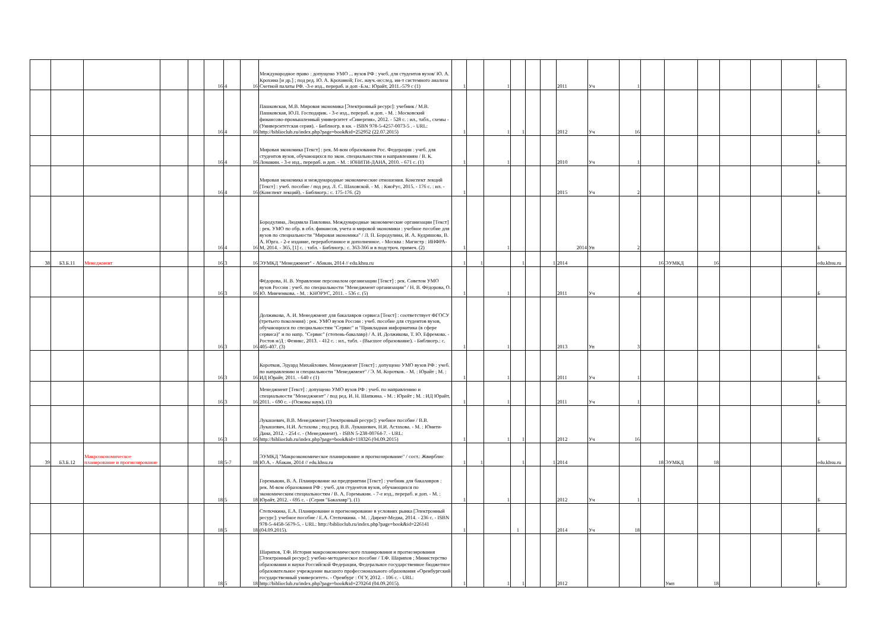| | | | | | 16 | 4 | 16 | Международное право : допущено УМО ... вузов РФ : учеб. для студентов вузов/ Ю. А. Крохина [и др.] ; под ред. Ю. А. Крохиной; Гос. науч.-исслед. ин-т системного анализа Счетной палаты РФ. -3-е изд., перераб. и доп -Б.м.: Юрайт, 2011.-579 с (1) | 1 | | 1 | | | | 2011 | Уч | 1 | | | | | | | Б |
| | | | | | 16 | 4 | 16 | Пашковская, М.В. Мировая экономика [Электронный ресурс]: учебник / М.В. Пашковская, Ю.П. Господарик. - 3-е изд., перераб. и доп. - М. : Московский финансово-промышленный университет «Синергия», 2012. - 528 с. : ил., табл., схемы - (Университетская серия). - Библиогр. в кн. - ISBN 978-5-4257-0073-5 . - URL: http://biblioclub.ru/index.php?page=book&id=252952 (22.07.2015) | 1 | | 1 | 1 | | | 2012 | Уч | 16 | | | | | | | Б |
| | | | | | 16 | 4 | 16 | Мировая экономика [Текст] : рек. М-вом образования Рос. Федерации : учеб. для студентов вузов, обучающихся по экон. специальностям и направлениям / В. К. Ломакин. - 3-е изд., перераб. и доп. - М. : ЮНИТИ-ДАНА, 2010. - 671 с. (1) | 1 | | 1 | | | | 2010 | Уч | 1 | | | | | | | Б |
| | | | | | 16 | 4 | 16 | Мировая экономика и международные экономические отношения. Конспект лекций [Текст] : учеб. пособие / под ред. Л. С. Шаховской. - М. : КноРус, 2015. - 176 с. : ил. - (Конспект лекций). - Библиогр.: с. 175-176. (2) | 1 | | | | | | 2015 | Уч | 2 | | | | | | | Б |
| | | | | | 16 | 4 | 16 | Бородулина, Людмила Павловна. Международные экономические организации [Текст] : рек. УМО по обр. в обл. финансов, учета и мировой экономики : учебное пособие для вузов по специальности "Мировая экономика" / Л. П. Бородулина, И. А. Кудряшова, В. А. Юрга. - 2-е издание, переработанное и дополненное. - Москва : Магистр : ИНФРА-М, 2014. - 365, [1] с. : табл. - Библиогр.: с. 363-366 и в подстроч. примеч. (2) | 1 | | 1 | | | | 2014 | Уп | 2 | | | | | | | Б |
| 38 | Б3.Б.11 | Менеджмент | | | 16 | 3 | 16 | ЭУМКД "Менеджмент" - Абакан, 2014 // edu.khsu.ru | 1 | 1 | | 1 | | 1 | 2014 | | | 16 | ЭУМКД | 16 | | | | edu.khsu.ru |
| | | | | | 16 | 3 | 16 | Фёдорова, Н. В. Управление персоналом организации [Текст] : рек. Советом УМО вузов России : учеб. по специальности "Менеджмент организации" / Н. В. Фёдорова, О. Ю. Минченкова. - М. : КНОРУС, 2011. - 536 с. (5) | 1 | | 1 | | | | 2011 | Уч | 4 | | | | | | | Б |
| | | | | | 16 | 3 | 16 | Должикова, А. И. Менеджмент для бакалавров сервиса [Текст] : соответствует ФГОСУ (третьего поколения) : рек. УМО вузов России : учеб. пособие для студентов вузов, обучающихся по специальностям "Сервис" и "Прикладная информатика (в сфере сервиса)" и по напр. "Сервис" (степень-бакалавр) / А. И. Должикова, Т. Ю. Ефремова. - Ростов н/Д : Феникс, 2013. - 412 с. : ил., табл. - (Высшее образование). - Библиогр.: с. 405-407. (3) | 1 | | 1 | | | | 2013 | Уп | 3 | | | | | | | Б |
| | | | | | 16 | 3 | 16 | Коротков, Эдуард Михайлович. Менеджмент [Текст] : допущено УМО вузов РФ : учеб. по направлению и специальности "Менеджмент" / Э. М. Коротков. - М. : Юрайт ; М. : ИД Юрайт, 2011. - 640 с (1) | 1 | | 1 | | | | 2011 | Уч | 1 | | | | | | | Б |
| | | | | | 16 | 3 | 16 | Менеджмент [Текст] : допущено УМО вузов РФ : учеб. по направлению и специальности "Менеджмент" / под ред. И. Н. Шапкина. - М. : Юрайт ; М. : ИД Юрайт, 2011. - 690 с. - (Основы наук). (1) | 1 | | 1 | | | | 2011 | Уч | 1 | | | | | | | Б |
| | | | | | 16 | 3 | 16 | Лукашевич, В.В. Менеджмент [Электронный ресурс]: учебное пособие / В.В. Лукашевич, Н.И. Астахова ; под ред. В.В. Лукашевич, Н.И. Астахова. - М. : Юнити-Дана, 2012. - 254 с. - (Менеджмент). - ISBN 5-238-00764-7. - URL: http://biblioclub.ru/index.php?page=book&id=118326 (04.09.2015) | 1 | | 1 | 1 | | | 2012 | Уч | 16 | | | | | | | Б |
| 39 | Б3.Б.12 | Макроэкономическое планирование и прогнозирование | | | 18 | 5-7 | 18 | ЭУМКД "Макроэкономическое планирование и прогнозирование" / сост.: Жвирблис Ю.А. - Абакан, 2014 // edu.khsu.ru | 1 | 1 | | 1 | | 1 | 2014 | | | 18 | ЭУМКД | 18 | | | | edu.khsu.ru |
| | | | | | 18 | 5 | 18 | Горемыкин, В. А. Планирование на предприятии [Текст] : учебник для бакалавров : рек. М-вом образования РФ : учеб. для студентов вузов, обучающихся по экономическим специальностям / В. А. Горемыкин. - 7-е изд., перераб. и доп. - М. : Юрайт, 2012. - 695 с. - (Серия "Бакалавр"). (1) | 1 | | 1 | | | | 2012 | Уч | 1 | | | | | | | Б |
| | | | | | 18 | 5 | 18 | Степочкина, Е.А. Планирование и прогнозирование в условиях рынка [Электронный ресурс]: учебное пособие / Е.А. Степочкина. - М. : Директ-Медиа, 2014. - 236 с. - ISBN 978-5-4458-5679-5. - URL: http://biblioclub.ru/index.php?page=book&id=226141 (04.09.2015). | 1 | | | 1 | | | 2014 | Уч | 18 | | | | | | | Б |
| | | | | | 18 | 5 | 18 | Шарипов, Т.Ф. История макроэкономического планирования и прогнозирования [Электронный ресурс]: учебно-методическое пособие / Т.Ф. Шарипов ; Министерство образования и науки Российской Федерации, Федеральное государственное бюджетное образовательное учреждение высшего профессионального образования «Оренбургский государственный университет». - Оренбург : ОГУ, 2012. - 106 с. - URL: http://biblioclub.ru/index.php?page=book&id=270264 (04.09.2015). | 1 | | 1 | 1 | | | 2012 | | | | Умп | 18 | | | | Б |